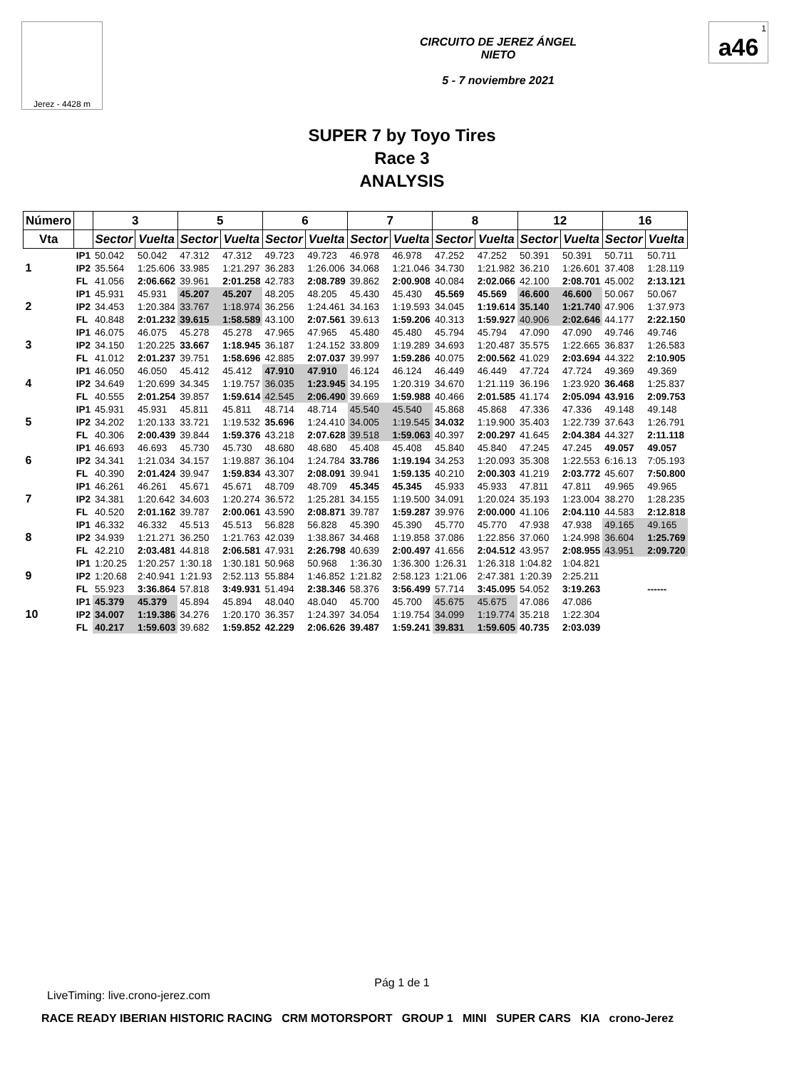Jerez - 4428 m
CIRCUITO DE JEREZ ÁNGEL NIETO
5 - 7 noviembre 2021
1
a46
SUPER 7 by Toyo Tires
Race 3
ANALYSIS
| Número | | 3 | | 5 | | 6 | | 7 | | 8 | | 12 | | 16 | |
| --- | --- | --- | --- | --- | --- | --- | --- | --- | --- | --- | --- | --- | --- | --- | --- |
| Vta | | Sector | Vuelta | Sector | Vuelta | Sector | Vuelta | Sector | Vuelta | Sector | Vuelta | Sector | Vuelta | Sector | Vuelta |
| 1 | IP1 | 50.042 | 50.042 | 47.312 | 47.312 | 49.723 | 49.723 | 46.978 | 46.978 | 47.252 | 47.252 | 50.391 | 50.391 | 50.711 | 50.711 |
| | IP2 | 35.564 | 1:25.606 | 33.985 | 1:21.297 | 36.283 | 1:26.006 | 34.068 | 1:21.046 | 34.730 | 1:21.982 | 36.210 | 1:26.601 | 37.408 | 1:28.119 |
| | FL | 41.056 | 2:06.662 | 39.961 | 2:01.258 | 42.783 | 2:08.789 | 39.862 | 2:00.908 | 40.084 | 2:02.066 | 42.100 | 2:08.701 | 45.002 | 2:13.121 |
| 2 | IP1 | 45.931 | 45.931 | 45.207 | 45.207 | 48.205 | 48.205 | 45.430 | 45.430 | 45.569 | 45.569 | 46.600 | 46.600 | 50.067 | 50.067 |
| | IP2 | 34.453 | 1:20.384 | 33.767 | 1:18.974 | 36.256 | 1:24.461 | 34.163 | 1:19.593 | 34.045 | 1:19.614 | 35.140 | 1:21.740 | 47.906 | 1:37.973 |
| | FL | 40.848 | 2:01.232 | 39.615 | 1:58.589 | 43.100 | 2:07.561 | 39.613 | 1:59.206 | 40.313 | 1:59.927 | 40.906 | 2:02.646 | 44.177 | 2:22.150 |
| 3 | IP1 | 46.075 | 46.075 | 45.278 | 45.278 | 47.965 | 47.965 | 45.480 | 45.480 | 45.794 | 45.794 | 47.090 | 47.090 | 49.746 | 49.746 |
| | IP2 | 34.150 | 1:20.225 | 33.667 | 1:18.945 | 36.187 | 1:24.152 | 33.809 | 1:19.289 | 34.693 | 1:20.487 | 35.575 | 1:22.665 | 36.837 | 1:26.583 |
| | FL | 41.012 | 2:01.237 | 39.751 | 1:58.696 | 42.885 | 2:07.037 | 39.997 | 1:59.286 | 40.075 | 2:00.562 | 41.029 | 2:03.694 | 44.322 | 2:10.905 |
| 4 | IP1 | 46.050 | 46.050 | 45.412 | 45.412 | 47.910 | 47.910 | 46.124 | 46.124 | 46.449 | 46.449 | 47.724 | 47.724 | 49.369 | 49.369 |
| | IP2 | 34.649 | 1:20.699 | 34.345 | 1:19.757 | 36.035 | 1:23.945 | 34.195 | 1:20.319 | 34.670 | 1:21.119 | 36.196 | 1:23.920 | 36.468 | 1:25.837 |
| | FL | 40.555 | 2:01.254 | 39.857 | 1:59.614 | 42.545 | 2:06.490 | 39.669 | 1:59.988 | 40.466 | 2:01.585 | 41.174 | 2:05.094 | 43.916 | 2:09.753 |
| 5 | IP1 | 45.931 | 45.931 | 45.811 | 45.811 | 48.714 | 48.714 | 45.540 | 45.540 | 45.868 | 45.868 | 47.336 | 47.336 | 49.148 | 49.148 |
| | IP2 | 34.202 | 1:20.133 | 33.721 | 1:19.532 | 35.696 | 1:24.410 | 34.005 | 1:19.545 | 34.032 | 1:19.900 | 35.403 | 1:22.739 | 37.643 | 1:26.791 |
| | FL | 40.306 | 2:00.439 | 39.844 | 1:59.376 | 43.218 | 2:07.628 | 39.518 | 1:59.063 | 40.397 | 2:00.297 | 41.645 | 2:04.384 | 44.327 | 2:11.118 |
| 6 | IP1 | 46.693 | 46.693 | 45.730 | 45.730 | 48.680 | 48.680 | 45.408 | 45.408 | 45.840 | 45.840 | 47.245 | 47.245 | 49.057 | 49.057 |
| | IP2 | 34.341 | 1:21.034 | 34.157 | 1:19.887 | 36.104 | 1:24.784 | 33.786 | 1:19.194 | 34.253 | 1:20.093 | 35.308 | 1:22.553 | 6:16.13 | 7:05.193 |
| | FL | 40.390 | 2:01.424 | 39.947 | 1:59.834 | 43.307 | 2:08.091 | 39.941 | 1:59.135 | 40.210 | 2:00.303 | 41.219 | 2:03.772 | 45.607 | 7:50.800 |
| 7 | IP1 | 46.261 | 46.261 | 45.671 | 45.671 | 48.709 | 48.709 | 45.345 | 45.345 | 45.933 | 45.933 | 47.811 | 47.811 | 49.965 | 49.965 |
| | IP2 | 34.381 | 1:20.642 | 34.603 | 1:20.274 | 36.572 | 1:25.281 | 34.155 | 1:19.500 | 34.091 | 1:20.024 | 35.193 | 1:23.004 | 38.270 | 1:28.235 |
| | FL | 40.520 | 2:01.162 | 39.787 | 2:00.061 | 43.590 | 2:08.871 | 39.787 | 1:59.287 | 39.976 | 2:00.000 | 41.106 | 2:04.110 | 44.583 | 2:12.818 |
| 8 | IP1 | 46.332 | 46.332 | 45.513 | 45.513 | 56.828 | 56.828 | 45.390 | 45.390 | 45.770 | 45.770 | 47.938 | 47.938 | 49.165 | 49.165 |
| | IP2 | 34.939 | 1:21.271 | 36.250 | 1:21.763 | 42.039 | 1:38.867 | 34.468 | 1:19.858 | 37.086 | 1:22.856 | 37.060 | 1:24.998 | 36.604 | 1:25.769 |
| | FL | 42.210 | 2:03.481 | 44.818 | 2:06.581 | 47.931 | 2:26.798 | 40.639 | 2:00.497 | 41.656 | 2:04.512 | 43.957 | 2:08.955 | 43.951 | 2:09.720 |
| 9 | IP1 | 1:20.25 | 1:20.257 | 1:30.18 | 1:30.181 | 50.968 | 50.968 | 1:36.30 | 1:36.300 | 1:26.31 | 1:26.318 | 1:04.82 | 1:04.821 | | |
| | IP2 | 1:20.68 | 2:40.941 | 1:21.93 | 2:52.113 | 55.884 | 1:46.852 | 1:21.82 | 2:58.123 | 1:21.06 | 2:47.381 | 1:20.39 | 2:25.211 | | |
| | FL | 55.923 | 3:36.864 | 57.818 | 3:49.931 | 51.494 | 2:38.346 | 58.376 | 3:56.499 | 57.714 | 3:45.095 | 54.052 | 3:19.263 | | ------ |
| 10 | IP1 | 45.379 | 45.379 | 45.894 | 45.894 | 48.040 | 48.040 | 45.700 | 45.700 | 45.675 | 45.675 | 47.086 | 47.086 | | |
| | IP2 | 34.007 | 1:19.386 | 34.276 | 1:20.170 | 36.357 | 1:24.397 | 34.054 | 1:19.754 | 34.099 | 1:19.774 | 35.218 | 1:22.304 | | |
| | FL | 40.217 | 1:59.603 | 39.682 | 1:59.852 | 42.229 | 2:06.626 | 39.487 | 1:59.241 | 39.831 | 1:59.605 | 40.735 | 2:03.039 | | |
Pág 1 de 1
LiveTiming: live.crono-jerez.com
RACE READY IBERIAN HISTORIC RACING CRM MOTORSPORT GROUP 1 MINI SUPER CARS KIA crono-Jerez